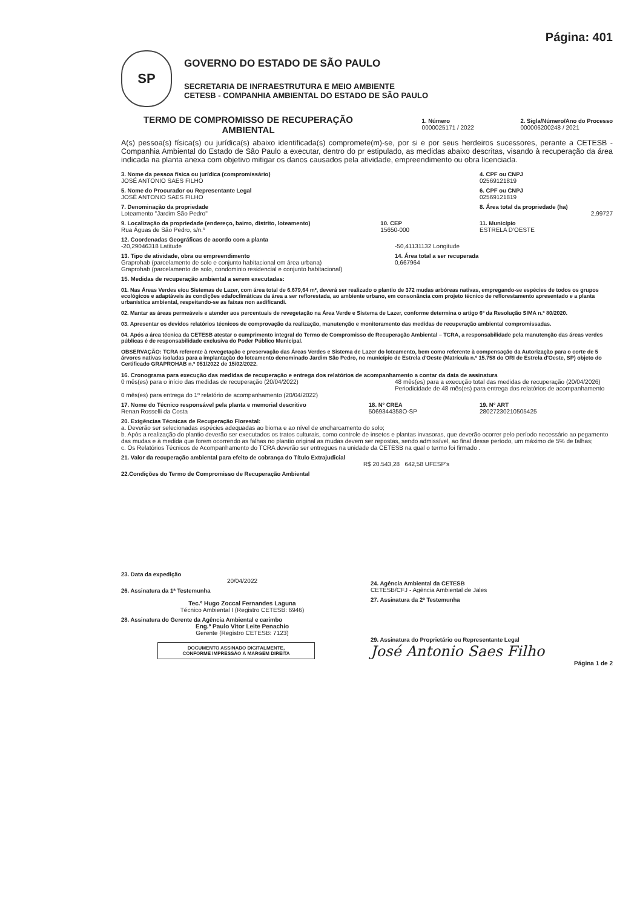Página: 401
SP
GOVERNO DO ESTADO DE SÃO PAULO
SECRETARIA DE INFRAESTRUTURA E MEIO AMBIENTE
CETESB - COMPANHIA AMBIENTAL DO ESTADO DE SÃO PAULO
TERMO DE COMPROMISSO DE RECUPERAÇÃO AMBIENTAL
1. Número
0000025171 / 2022
2. Sigla/Número/Ano do Processo
000006200248 / 2021
A(s) pessoa(s) física(s) ou jurídica(s) abaixo identificada(s) compromete(m)-se, por si e por seus herdeiros sucessores, perante a CETESB - Companhia Ambiental do Estado de São Paulo a executar, dentro do pr estipulado, as medidas abaixo descritas, visando à recuperação da área indicada na planta anexa com objetivo mitigar os danos causados pela atividade, empreendimento ou obra licenciada.
3. Nome da pessoa física ou jurídica (compromissário)
JOSÉ ANTONIO SAES FILHO
4. CPF ou CNPJ
02569121819
5. Nome do Procurador ou Representante Legal
JOSÉ ANTONIO SAES FILHO
6. CPF ou CNPJ
02569121819
7. Denominação da propriedade
Loteamento "Jardim São Pedro"
8. Área total da propriedade (ha)
2,99727
9. Localização da propriedade (endereço, bairro, distrito, loteamento)
Rua Águas de São Pedro, s/n.º
10. CEP
15650-000
11. Município
ESTRELA D'OESTE
12. Coordenadas Geográficas de acordo com a planta
-20,29046318 Latitude -50,41131132 Longitude
13. Tipo de atividade, obra ou empreendimento
Graprohab (parcelamento de solo e conjunto habitacional em área urbana)
Graprohab (parcelamento de solo, condominio residencial e conjunto habitacional)
14. Área total a ser recuperada
0,667964
15. Medidas de recuperação ambiental a serem executadas:
01. Nas Áreas Verdes e/ou Sistemas de Lazer, com área total de 6.679,64 m², deverá ser realizado o plantio de 372 mudas arbóreas nativas, empregando-se espécies de todos os grupos ecológicos e adaptáveis às condições edafoclimáticas da área a ser reflorestada, ao ambiente urbano, em consonância com projeto técnico de reflorestamento apresentado e a planta urbanística ambiental, respeitando-se as faixas non aedificandi.
02. Mantar as áreas permeáveis e atender aos percentuais de revegetação na Área Verde e Sistema de Lazer, conforme determina o artigo 6º da Resolução SIMA n.º 80/2020.
03. Apresentar os devidos relatórios técnicos de comprovação da realização, manutenção e monitoramento das medidas de recuperação ambiental compromissadas.
04. Após a área técnica da CETESB atestar o cumprimento integral do Termo de Compromisso de Recuperação Ambiental – TCRA, a responsabilidade pela manutenção das áreas verdes públicas é de responsabilidade exclusiva do Poder Público Municipal.
OBSERVAÇÃO: TCRA referente à revegetação e preservação das Áreas Verdes e Sistema de Lazer do loteamento, bem como referente à compensação da Autorização para o corte de 5 árvores nativas isoladas para a implantação do loteamento denominado Jardim São Pedro, no município de Estrela d'Oeste (Matrícula n.º 15.758 do ORI de Estrela d'Oeste, SP) objeto do Certificado GRAPROHAB n.º 051/2022 de 15/02/2022.
16. Cronograma para execução das medidas de recuperação e entrega dos relatórios de acompanhamento a contar da data de assinatura
0 mês(es) para o início das medidas de recuperação (20/04/2022)
0 mês(es) para entrega do 1º relatório de acompanhamento (20/04/2022)
48 mês(es) para a execução total das medidas de recuperação (20/04/2026)
Periodicidade de 48 mês(es) para entrega dos relatórios de acompanhamento
17. Nome do Técnico responsável pela planta e memorial descritivo
Renan Rosselli da Costa
18. Nº CREA
5069344358O-SP
19. Nº ART
28027230210505425
20. Exigências Técnicas de Recuperação Florestal:
a. Deverão ser selecionadas espécies adequadas ao bioma e ao nível de encharcamento do solo;
b. Após a realização do plantio deverão ser executados os tratos culturais, como controle de insetos e plantas invasoras, que deverão ocorrer pelo período necessário ao pegamento das mudas e à medida que forem ocorrendo as falhas no plantio original as mudas devem ser repostas, sendo admissível, ao final desse período, um máximo de 5% de falhas;
c. Os Relatórios Técnicos de Acompanhamento do TCRA deverão ser entregues na unidade da CETESB na qual o termo foi firmado .
21. Valor da recuperação ambiental para efeito de cobrança do Título Extrajudicial
R$ 20.543,28 642,58 UFESP's
22.Condições do Termo de Compromisso de Recuperação Ambiental
23. Data da expedição
20/04/2022
26. Assinatura da 1ª Testemunha
Tec.º Hugo Zoccal Fernandes Laguna
Técnico Ambiental I (Registro CETESB: 6946)
28. Assinatura do Gerente da Agência Ambiental e carimbo
Eng.º Paulo Vitor Leite Penachio
Gerente (Registro CETESB: 7123)
DOCUMENTO ASSINADO DIGITALMENTE,
CONFORME IMPRESSÃO À MARGEM DIREITA
24. Agência Ambiental da CETESB
CETESB/CFJ - Agência Ambiental de Jales
27. Assinatura da 2ª Testemunha
29. Assinatura do Proprietário ou Representante Legal
José Antonio Saes Filho
Página 1 de 2